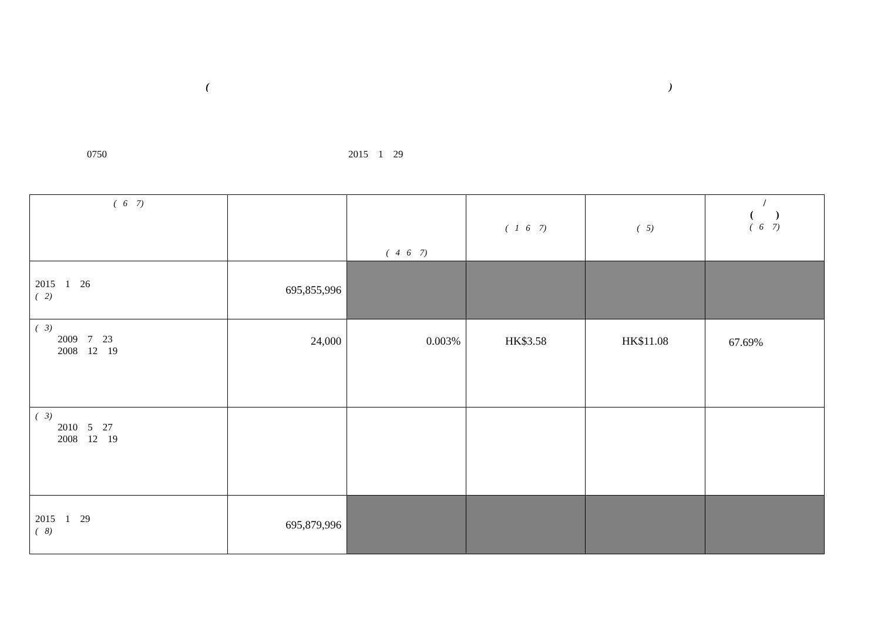()
0750 2015 1 29
| ( 6 7) | | ( 4 6 7) | ( 1 6 7) | ( 5) | / ( ) ( 6 7) |
| 2015 1 26 ( 2) | 695,855,996 | | | | |
| ( 3) 2009 7 23 2008 12 19 | 24,000 | 0.003% | HK$3.58 | HK$11.08 | 67.69% |
| ( 3) 2010 5 27 2008 12 19 | | | | | |
| 2015 1 29 ( 8) | 695,879,996 | | | | |